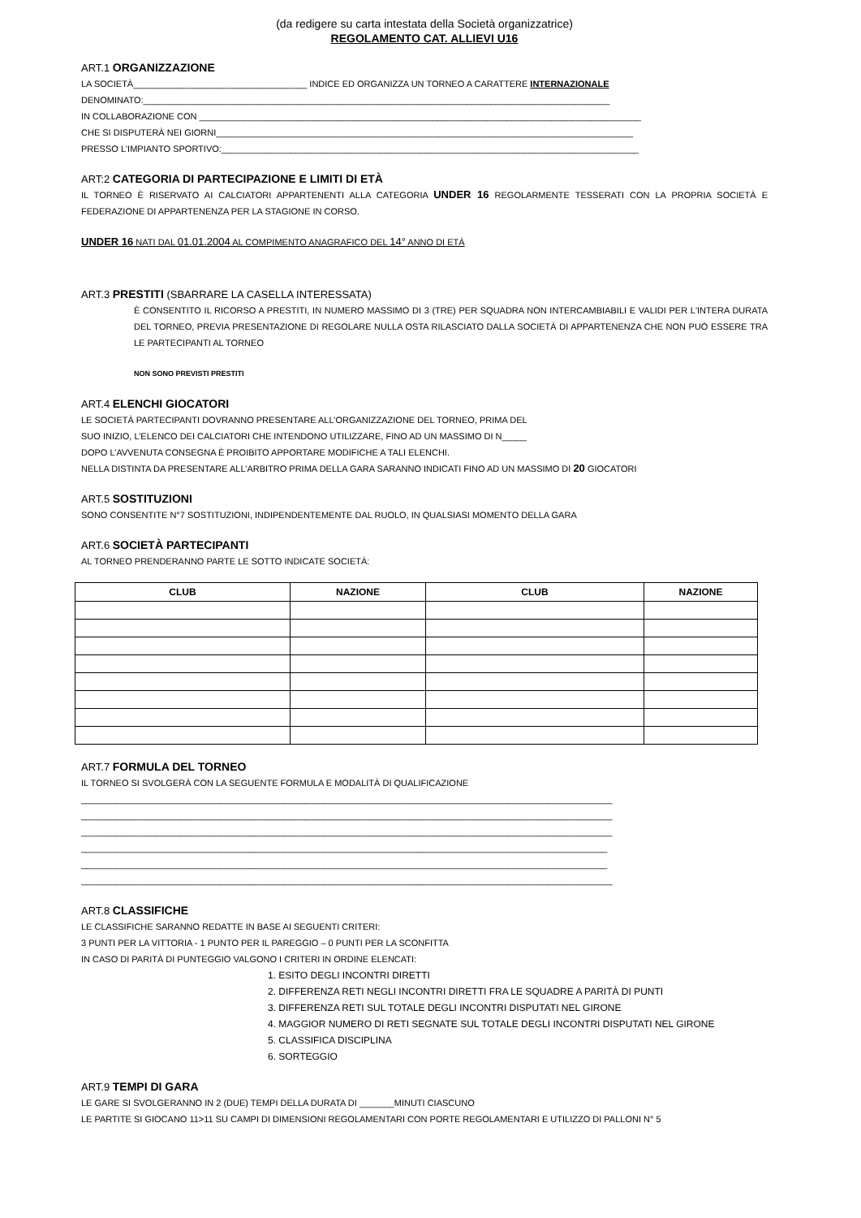(da redigere su carta intestata della Società organizzatrice)
REGOLAMENTO CAT. ALLIEVI U16
ART.1 ORGANIZZAZIONE
LA SOCIETÀ___________________________________ INDICE ED ORGANIZZA UN TORNEO A CARATTERE INTERNAZIONALE
DENOMINATO:______________________________________________________________________________________________
IN COLLABORAZIONE CON _________________________________________________________________________________________
CHE SI DISPUTERÀ NEI GIORNI____________________________________________________________________________________
PRESSO L'IMPIANTO SPORTIVO:____________________________________________________________________________________
ART:2 CATEGORIA DI PARTECIPAZIONE E LIMITI DI ETÀ
IL TORNEO È RISERVATO AI CALCIATORI APPARTENENTI ALLA CATEGORIA UNDER 16 REGOLARMENTE TESSERATI CON LA PROPRIA SOCIETÀ E FEDERAZIONE DI APPARTENENZA PER LA STAGIONE IN CORSO.
UNDER 16 NATI DAL 01.01.2004 AL COMPIMENTO ANAGRAFICO DEL 14° ANNO DI ETÀ
ART.3 PRESTITI (SBARRARE LA CASELLA INTERESSATA)
È CONSENTITO IL RICORSO A PRESTITI, IN NUMERO MASSIMO DI 3 (TRE) PER SQUADRA NON INTERCAMBIABILI E VALIDI PER L'INTERA DURATA DEL TORNEO, PREVIA PRESENTAZIONE DI REGOLARE NULLA OSTA RILASCIATO DALLA SOCIETÀ DI APPARTENENZA CHE NON PUÒ ESSERE TRA LE PARTECIPANTI AL TORNEO
NON SONO PREVISTI PRESTITI
ART.4 ELENCHI GIOCATORI
LE SOCIETÀ PARTECIPANTI DOVRANNO PRESENTARE ALL’ORGANIZZAZIONE DEL TORNEO, PRIMA DEL
SUO INIZIO, L’ELENCO DEI CALCIATORI CHE INTENDONO UTILIZZARE, FINO AD UN MASSIMO DI N_____
DOPO L’AVVENUTA CONSEGNA È PROIBITO APPORTARE MODIFICHE A TALI ELENCHI.
NELLA DISTINTA DA PRESENTARE ALL’ARBITRO PRIMA DELLA GARA SARANNO INDICATI FINO AD UN MASSIMO DI 20 GIOCATORI
ART.5 SOSTITUZIONI
SONO CONSENTITE N°7 SOSTITUZIONI, INDIPENDENTEMENTE DAL RUOLO, IN QUALSIASI MOMENTO DELLA GARA
ART.6 SOCIETÀ PARTECIPANTI
AL TORNEO PRENDERANNO PARTE LE SOTTO INDICATE SOCIETÀ:
| CLUB | NAZIONE | CLUB | NAZIONE |
| --- | --- | --- | --- |
ART.7 FORMULA DEL TORNEO
IL TORNEO SI SVOLGERÀ CON LA SEGUENTE FORMULA E MODALITÀ DI QUALIFICAZIONE
___________________________________________________________________________________________________________
___________________________________________________________________________________________________________
___________________________________________________________________________________________________________
__________________________________________________________________________________________________________
__________________________________________________________________________________________________________
___________________________________________________________________________________________________________
ART.8 CLASSIFICHE
LE CLASSIFICHE SARANNO REDATTE IN BASE AI SEGUENTI CRITERI:
3 PUNTI PER LA VITTORIA - 1 PUNTO PER IL PAREGGIO – 0 PUNTI PER LA SCONFITTA
IN CASO DI PARITÀ DI PUNTEGGIO VALGONO I CRITERI IN ORDINE ELENCATI:
1. ESITO DEGLI INCONTRI DIRETTI
2. DIFFERENZA RETI NEGLI INCONTRI DIRETTI FRA LE SQUADRE A PARITÀ DI PUNTI
3. DIFFERENZA RETI SUL TOTALE DEGLI INCONTRI DISPUTATI NEL GIRONE
4. MAGGIOR NUMERO DI RETI SEGNATE SUL TOTALE DEGLI INCONTRI DISPUTATI NEL GIRONE
5. CLASSIFICA DISCIPLINA
6. SORTEGGIO
ART.9 TEMPI DI GARA
LE GARE SI SVOLGERANNO IN 2 (DUE) TEMPI DELLA DURATA DI _______MINUTI CIASCUNO
LE PARTITE SI GIOCANO 11>11 SU CAMPI DI DIMENSIONI REGOLAMENTARI CON PORTE REGOLAMENTARI E UTILIZZO DI PALLONI N° 5